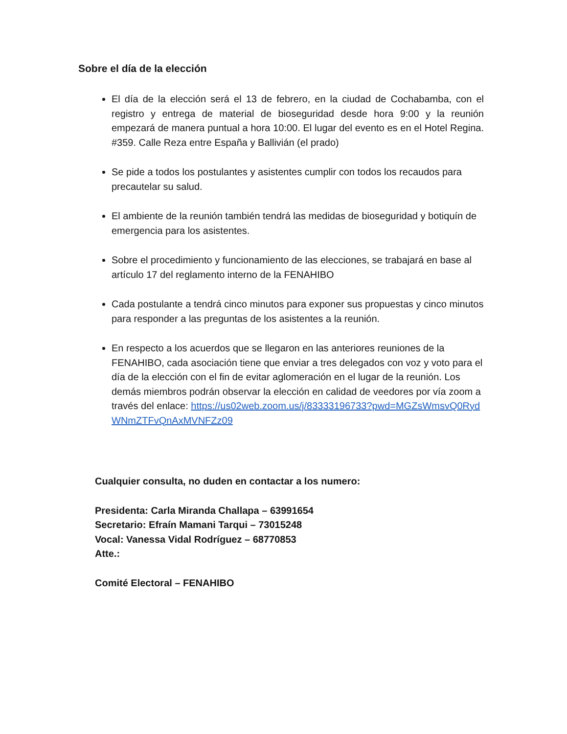Sobre el día de la elección
El día de la elección será el 13 de febrero, en la ciudad de Cochabamba, con el registro y entrega de material de bioseguridad desde hora 9:00 y la reunión empezará de manera puntual a hora 10:00. El lugar del evento es en el Hotel Regina. #359. Calle Reza entre España y Ballivián (el prado)
Se pide a todos los postulantes y asistentes cumplir con todos los recaudos para precautelar su salud.
El ambiente de la reunión también tendrá las medidas de bioseguridad y botiquín de emergencia para los asistentes.
Sobre el procedimiento y funcionamiento de las elecciones, se trabajará en base al artículo 17 del reglamento interno de la FENAHIBO
Cada postulante a tendrá cinco minutos para exponer sus propuestas y cinco minutos para responder a las preguntas de los asistentes a la reunión.
En respecto a los acuerdos que se llegaron en las anteriores reuniones de la FENAHIBO, cada asociación tiene que enviar a tres delegados con voz y voto para el día de la elección con el fin de evitar aglomeración en el lugar de la reunión. Los demás miembros podrán observar la elección en calidad de veedores por vía zoom a través del enlace: https://us02web.zoom.us/j/83333196733?pwd=MGZsWmsvQ0RydWNmZTFvQnAxMVNFZz09
Cualquier consulta, no duden en contactar a los numero:
Presidenta: Carla Miranda Challapa – 63991654
Secretario: Efraín Mamani Tarqui – 73015248
Vocal: Vanessa Vidal Rodríguez – 68770853
Atte.:
Comité Electoral – FENAHIBO